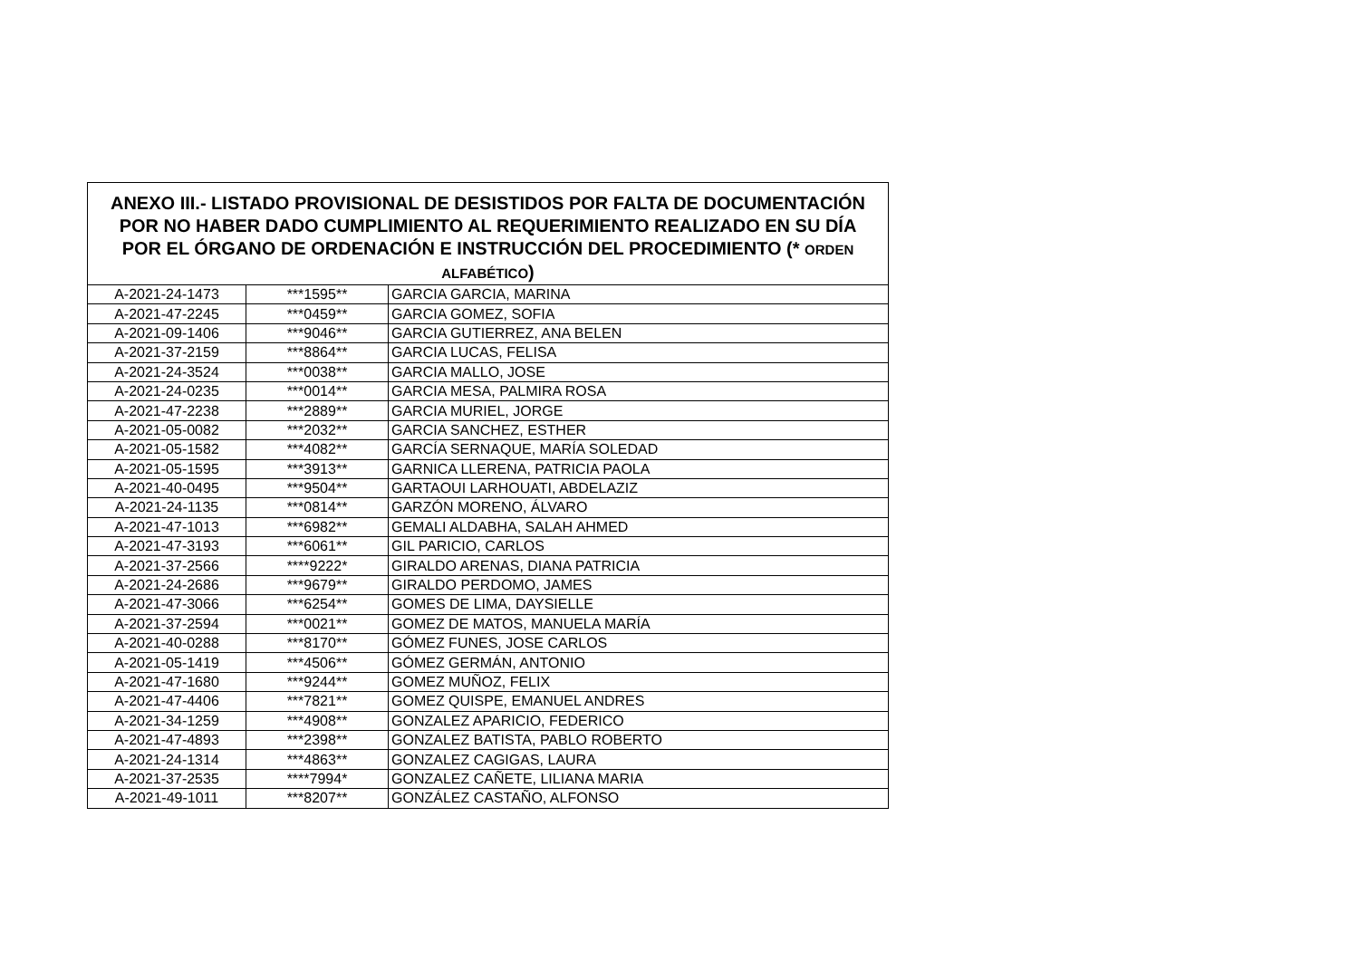| ANEXO III.- LISTADO PROVISIONAL DE DESISTIDOS POR FALTA DE DOCUMENTACIÓN POR NO HABER DADO CUMPLIMIENTO AL REQUERIMIENTO REALIZADO EN SU DÍA POR EL ÓRGANO DE ORDENACIÓN E INSTRUCCIÓN DEL PROCEDIMIENTO (* ORDEN ALFABÉTICO ) | | |
| --- | --- | --- |
| A-2021-24-1473 | ***1595** | GARCIA GARCIA, MARINA |
| A-2021-47-2245 | ***0459** | GARCIA GOMEZ, SOFIA |
| A-2021-09-1406 | ***9046** | GARCIA GUTIERREZ, ANA BELEN |
| A-2021-37-2159 | ***8864** | GARCIA LUCAS, FELISA |
| A-2021-24-3524 | ***0038** | GARCIA MALLO, JOSE |
| A-2021-24-0235 | ***0014** | GARCIA MESA, PALMIRA ROSA |
| A-2021-47-2238 | ***2889** | GARCIA MURIEL, JORGE |
| A-2021-05-0082 | ***2032** | GARCIA SANCHEZ, ESTHER |
| A-2021-05-1582 | ***4082** | GARCÍA SERNAQUE, MARÍA SOLEDAD |
| A-2021-05-1595 | ***3913** | GARNICA LLERENA, PATRICIA PAOLA |
| A-2021-40-0495 | ***9504** | GARTAOUI LARHOUATI, ABDELAZIZ |
| A-2021-24-1135 | ***0814** | GARZÓN MORENO, ÁLVARO |
| A-2021-47-1013 | ***6982** | GEMALI ALDABHA, SALAH AHMED |
| A-2021-47-3193 | ***6061** | GIL PARICIO, CARLOS |
| A-2021-37-2566 | ****9222* | GIRALDO ARENAS, DIANA PATRICIA |
| A-2021-24-2686 | ***9679** | GIRALDO PERDOMO, JAMES |
| A-2021-47-3066 | ***6254** | GOMES DE LIMA, DAYSIELLE |
| A-2021-37-2594 | ***0021** | GOMEZ DE MATOS, MANUELA MARÍA |
| A-2021-40-0288 | ***8170** | GÓMEZ FUNES, JOSE CARLOS |
| A-2021-05-1419 | ***4506** | GÓMEZ GERMÁN, ANTONIO |
| A-2021-47-1680 | ***9244** | GOMEZ MUÑOZ, FELIX |
| A-2021-47-4406 | ***7821** | GOMEZ QUISPE, EMANUEL ANDRES |
| A-2021-34-1259 | ***4908** | GONZALEZ APARICIO, FEDERICO |
| A-2021-47-4893 | ***2398** | GONZALEZ BATISTA, PABLO ROBERTO |
| A-2021-24-1314 | ***4863** | GONZALEZ CAGIGAS, LAURA |
| A-2021-37-2535 | ****7994* | GONZALEZ CAÑETE, LILIANA MARIA |
| A-2021-49-1011 | ***8207** | GONZÁLEZ CASTAÑO, ALFONSO |